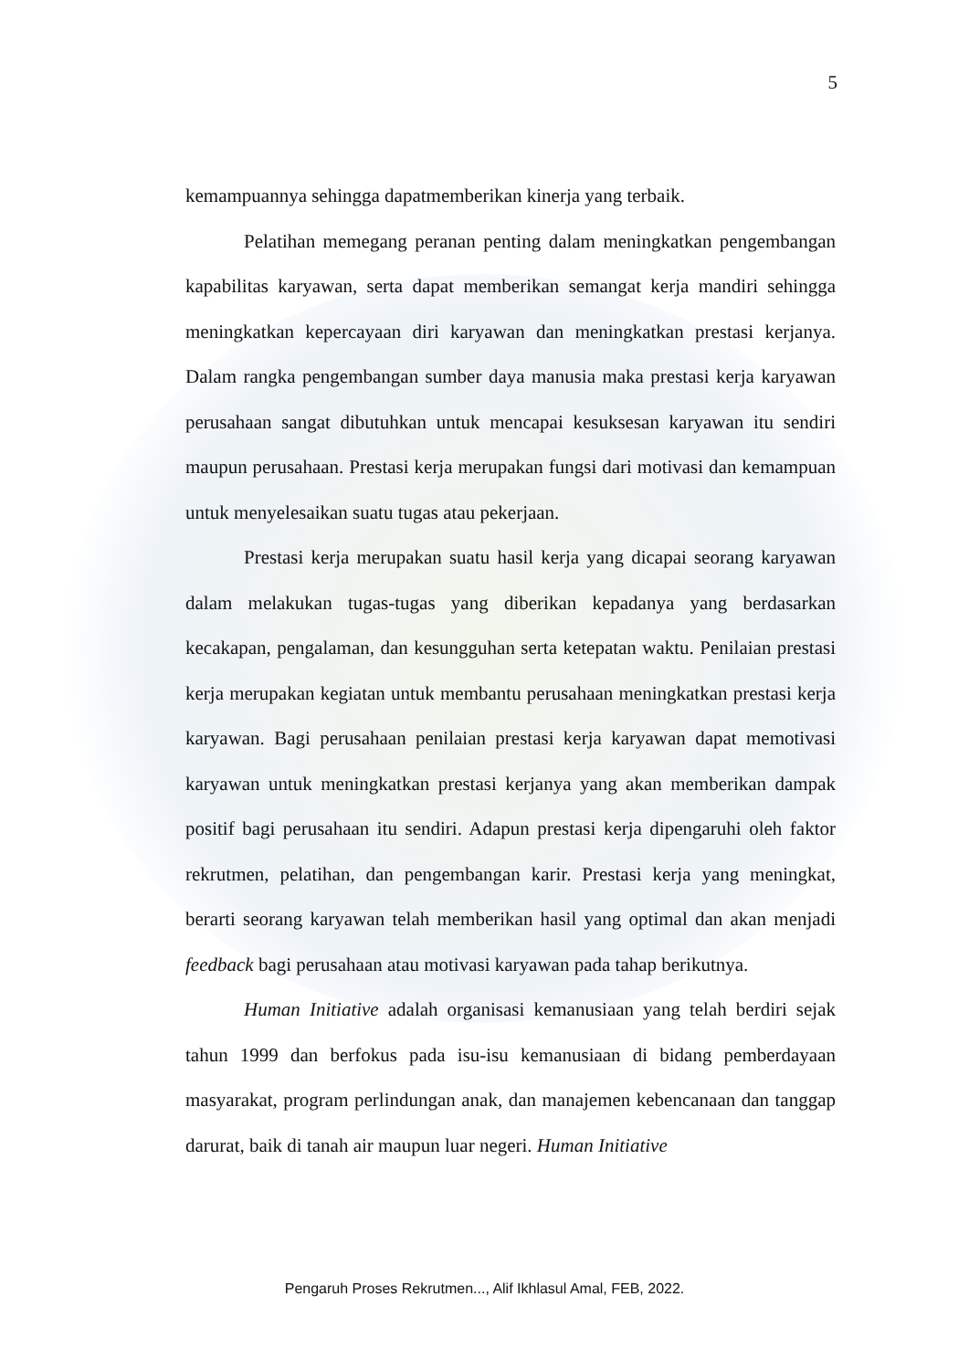5
kemampuannya sehingga dapatmemberikan kinerja yang terbaik.
Pelatihan memegang peranan penting dalam meningkatkan pengembangan kapabilitas karyawan, serta dapat memberikan semangat kerja mandiri sehingga meningkatkan kepercayaan diri karyawan dan meningkatkan prestasi kerjanya. Dalam rangka pengembangan sumber daya manusia maka prestasi kerja karyawan perusahaan sangat dibutuhkan untuk mencapai kesuksesan karyawan itu sendiri maupun perusahaan. Prestasi kerja merupakan fungsi dari motivasi dan kemampuan untuk menyelesaikan suatu tugas atau pekerjaan.
Prestasi kerja merupakan suatu hasil kerja yang dicapai seorang karyawan dalam melakukan tugas-tugas yang diberikan kepadanya yang berdasarkan kecakapan, pengalaman, dan kesungguhan serta ketepatan waktu. Penilaian prestasi kerja merupakan kegiatan untuk membantu perusahaan meningkatkan prestasi kerja karyawan. Bagi perusahaan penilaian prestasi kerja karyawan dapat memotivasi karyawan untuk meningkatkan prestasi kerjanya yang akan memberikan dampak positif bagi perusahaan itu sendiri. Adapun prestasi kerja dipengaruhi oleh faktor rekrutmen, pelatihan, dan pengembangan karir. Prestasi kerja yang meningkat, berarti seorang karyawan telah memberikan hasil yang optimal dan akan menjadi feedback bagi perusahaan atau motivasi karyawan pada tahap berikutnya.
Human Initiative adalah organisasi kemanusiaan yang telah berdiri sejak tahun 1999 dan berfokus pada isu-isu kemanusiaan di bidang pemberdayaan masyarakat, program perlindungan anak, dan manajemen kebencanaan dan tanggap darurat, baik di tanah air maupun luar negeri. Human Initiative
Pengaruh Proses Rekrutmen..., Alif Ikhlasul Amal, FEB, 2022.